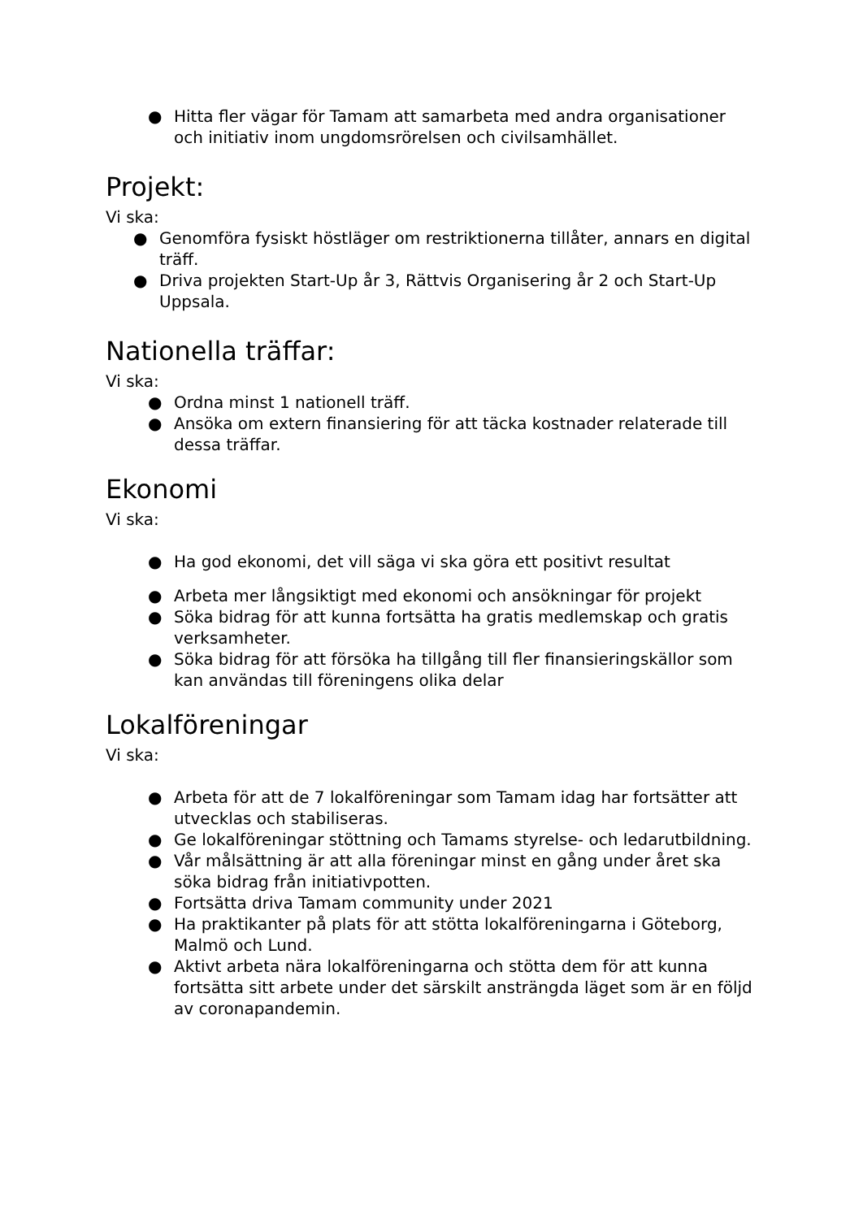● Hitta fler vägar för Tamam att samarbeta med andra organisationer och initiativ inom ungdomsrörelsen och civilsamhället.
Projekt:
Vi ska:
● Genomföra fysiskt höstläger om restriktionerna tillåter, annars en digital träff.
● Driva projekten Start-Up år 3, Rättvis Organisering år 2 och Start-Up Uppsala.
Nationella träffar:
Vi ska:
● Ordna minst 1 nationell träff.
● Ansöka om extern finansiering för att täcka kostnader relaterade till dessa träffar.
Ekonomi
Vi ska:
● Ha god ekonomi, det vill säga vi ska göra ett positivt resultat
● Arbeta mer långsiktigt med ekonomi och ansökningar för projekt
● Söka bidrag för att kunna fortsätta ha gratis medlemskap och gratis verksamheter.
● Söka bidrag för att försöka ha tillgång till fler finansieringskällor som kan användas till föreningens olika delar
Lokalföreningar
Vi ska:
● Arbeta för att de 7 lokalföreningar som Tamam idag har fortsätter att utvecklas och stabiliseras.
● Ge lokalföreningar stöttning och Tamams styrelse- och ledarutbildning.
● Vår målsättning är att alla föreningar minst en gång under året ska söka bidrag från initiativpotten.
● Fortsätta driva Tamam community under 2021
● Ha praktikanter på plats för att stötta lokalföreningarna i Göteborg, Malmö och Lund.
● Aktivt arbeta nära lokalföreningarna och stötta dem för att kunna fortsätta sitt arbete under det särskilt ansträngda läget som är en följd av coronapandemin.